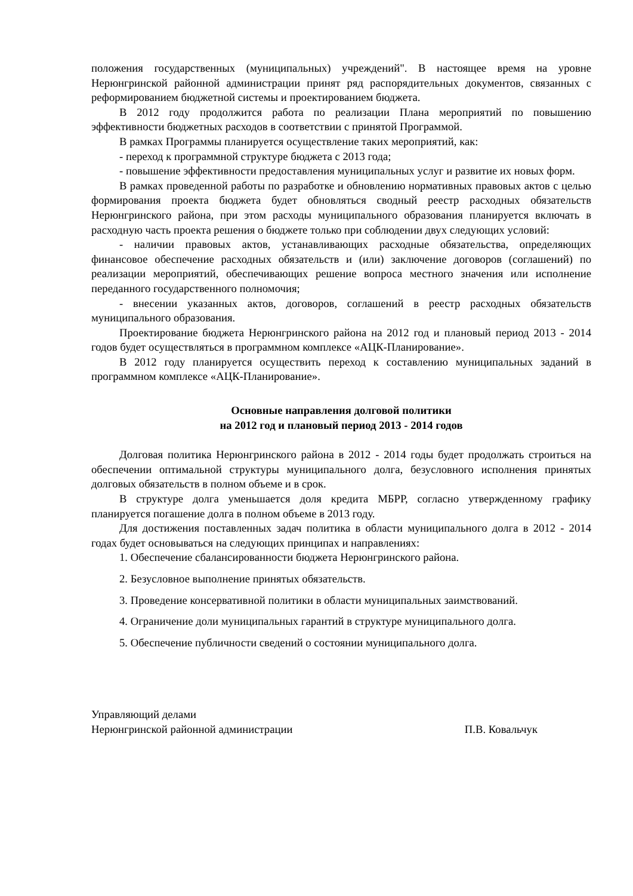положения государственных (муниципальных) учреждений". В настоящее время на уровне Нерюнгринской районной администрации принят ряд распорядительных документов, связанных с реформированием бюджетной системы и проектированием бюджета.
В 2012 году продолжится работа по реализации Плана мероприятий по повышению эффективности бюджетных расходов в соответствии с принятой Программой.
В рамках Программы планируется осуществление таких мероприятий, как:
- переход к программной структуре бюджета с 2013 года;
- повышение эффективности предоставления муниципальных услуг и развитие их новых форм.
В рамках проведенной работы по разработке и обновлению нормативных правовых актов с целью формирования проекта бюджета будет обновляться сводный реестр расходных обязательств Нерюнгринского района, при этом расходы муниципального образования планируется включать в расходную часть проекта решения о бюджете только при соблюдении двух следующих условий:
- наличии правовых актов, устанавливающих расходные обязательства, определяющих финансовое обеспечение расходных обязательств и (или) заключение договоров (соглашений) по реализации мероприятий, обеспечивающих решение вопроса местного значения или исполнение переданного государственного полномочия;
- внесении указанных актов, договоров, соглашений в реестр расходных обязательств муниципального образования.
Проектирование бюджета Нерюнгринского района на 2012 год и плановый период 2013 - 2014 годов будет осуществляться в программном комплексе «АЦК-Планирование».
В 2012 году планируется осуществить переход к составлению муниципальных заданий в программном комплексе «АЦК-Планирование».
Основные направления долговой политики
на 2012 год и плановый период 2013 - 2014 годов
Долговая политика Нерюнгринского района в 2012 - 2014 годы будет продолжать строиться на обеспечении оптимальной структуры муниципального долга, безусловного исполнения принятых долговых обязательств в полном объеме и в срок.
В структуре долга уменьшается доля кредита МБРР, согласно утвержденному графику планируется погашение долга в полном объеме в 2013 году.
Для достижения поставленных задач политика в области муниципального долга в 2012 - 2014 годах будет основываться на следующих принципах и направлениях:
1. Обеспечение сбалансированности бюджета Нерюнгринского района.
2. Безусловное выполнение принятых обязательств.
3. Проведение консервативной политики в области муниципальных заимствований.
4. Ограничение доли муниципальных гарантий в структуре муниципального долга.
5. Обеспечение публичности сведений о состоянии муниципального долга.
Управляющий делами
Нерюнгринской районной администрации П.В. Ковальчук